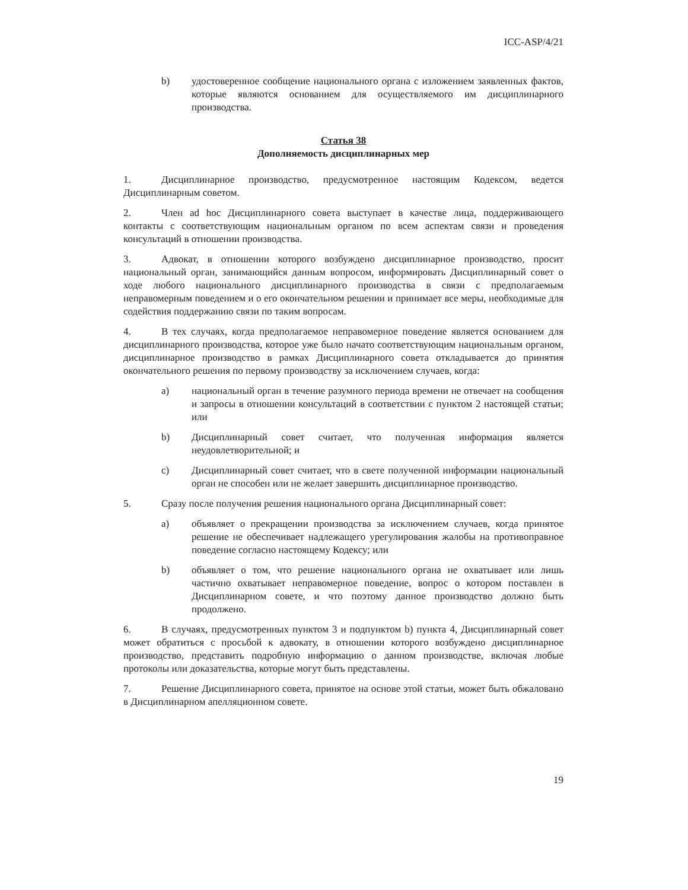ICC-ASP/4/21
b) удостоверенное сообщение национального органа с изложением заявленных фактов, которые являются основанием для осуществляемого им дисциплинарного производства.
Статья 38
Дополняемость дисциплинарных мер
1. Дисциплинарное производство, предусмотренное настоящим Кодексом, ведется Дисциплинарным советом.
2. Член ad hoc Дисциплинарного совета выступает в качестве лица, поддерживающего контакты с соответствующим национальным органом по всем аспектам связи и проведения консультаций в отношении производства.
3. Адвокат, в отношении которого возбуждено дисциплинарное производство, просит национальный орган, занимающийся данным вопросом, информировать Дисциплинарный совет о ходе любого национального дисциплинарного производства в связи с предполагаемым неправомерным поведением и о его окончательном решении и принимает все меры, необходимые для содействия поддержанию связи по таким вопросам.
4. В тех случаях, когда предполагаемое неправомерное поведение является основанием для дисциплинарного производства, которое уже было начато соответствующим национальным органом, дисциплинарное производство в рамках Дисциплинарного совета откладывается до принятия окончательного решения по первому производству за исключением случаев, когда:
a) национальный орган в течение разумного периода времени не отвечает на сообщения и запросы в отношении консультаций в соответствии с пунктом 2 настоящей статьи; или
b) Дисциплинарный совет считает, что полученная информация является неудовлетворительной; и
c) Дисциплинарный совет считает, что в свете полученной информации национальный орган не способен или не желает завершить дисциплинарное производство.
5. Сразу после получения решения национального органа Дисциплинарный совет:
a) объявляет о прекращении производства за исключением случаев, когда принятое решение не обеспечивает надлежащего урегулирования жалобы на противоправное поведение согласно настоящему Кодексу; или
b) объявляет о том, что решение национального органа не охватывает или лишь частично охватывает неправомерное поведение, вопрос о котором поставлен в Дисциплинарном совете, и что поэтому данное производство должно быть продолжено.
6. В случаях, предусмотренных пунктом 3 и подпунктом b) пункта 4, Дисциплинарный совет может обратиться с просьбой к адвокату, в отношении которого возбуждено дисциплинарное производство, представить подробную информацию о данном производстве, включая любые протоколы или доказательства, которые могут быть представлены.
7. Решение Дисциплинарного совета, принятое на основе этой статьи, может быть обжаловано в Дисциплинарном апелляционном совете.
19